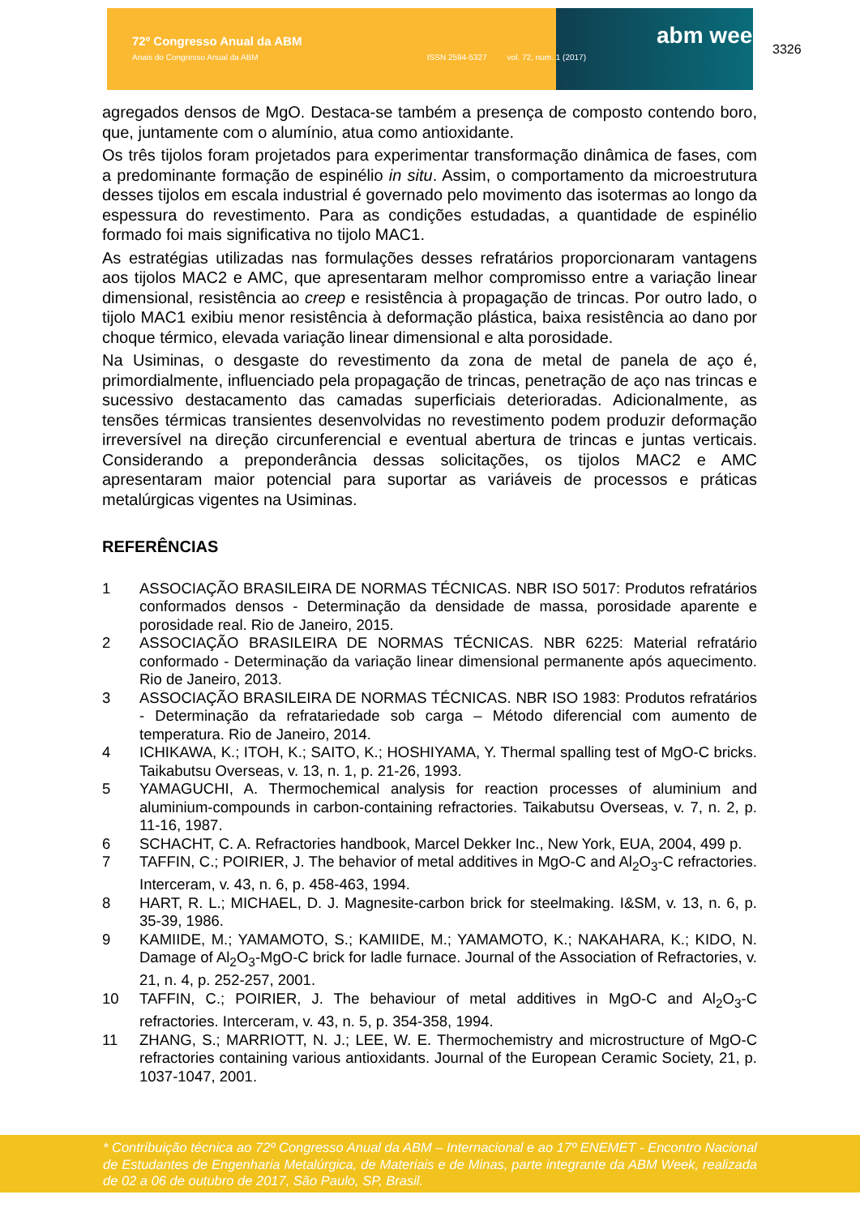72º Congresso Anual da ABM
Anais do Congresso Anual da ABM ISSN 2594-5327 vol. 72, num. 1 (2017)
abm week 3326
agregados densos de MgO. Destaca-se também a presença de composto contendo boro, que, juntamente com o alumínio, atua como antioxidante.
Os três tijolos foram projetados para experimentar transformação dinâmica de fases, com a predominante formação de espinélio in situ. Assim, o comportamento da microestrutura desses tijolos em escala industrial é governado pelo movimento das isotermas ao longo da espessura do revestimento. Para as condições estudadas, a quantidade de espinélio formado foi mais significativa no tijolo MAC1.
As estratégias utilizadas nas formulações desses refratários proporcionaram vantagens aos tijolos MAC2 e AMC, que apresentaram melhor compromisso entre a variação linear dimensional, resistência ao creep e resistência à propagação de trincas. Por outro lado, o tijolo MAC1 exibiu menor resistência à deformação plástica, baixa resistência ao dano por choque térmico, elevada variação linear dimensional e alta porosidade.
Na Usiminas, o desgaste do revestimento da zona de metal de panela de aço é, primordialmente, influenciado pela propagação de trincas, penetração de aço nas trincas e sucessivo destacamento das camadas superficiais deterioradas. Adicionalmente, as tensões térmicas transientes desenvolvidas no revestimento podem produzir deformação irreversível na direção circunferencial e eventual abertura de trincas e juntas verticais. Considerando a preponderância dessas solicitações, os tijolos MAC2 e AMC apresentaram maior potencial para suportar as variáveis de processos e práticas metalúrgicas vigentes na Usiminas.
REFERÊNCIAS
1 ASSOCIAÇÃO BRASILEIRA DE NORMAS TÉCNICAS. NBR ISO 5017: Produtos refratários conformados densos - Determinação da densidade de massa, porosidade aparente e porosidade real. Rio de Janeiro, 2015.
2 ASSOCIAÇÃO BRASILEIRA DE NORMAS TÉCNICAS. NBR 6225: Material refratário conformado - Determinação da variação linear dimensional permanente após aquecimento. Rio de Janeiro, 2013.
3 ASSOCIAÇÃO BRASILEIRA DE NORMAS TÉCNICAS. NBR ISO 1983: Produtos refratários - Determinação da refratariedade sob carga – Método diferencial com aumento de temperatura. Rio de Janeiro, 2014.
4 ICHIKAWA, K.; ITOH, K.; SAITO, K.; HOSHIYAMA, Y. Thermal spalling test of MgO-C bricks. Taikabutsu Overseas, v. 13, n. 1, p. 21-26, 1993.
5 YAMAGUCHI, A. Thermochemical analysis for reaction processes of aluminium and aluminium-compounds in carbon-containing refractories. Taikabutsu Overseas, v. 7, n. 2, p. 11-16, 1987.
6 SCHACHT, C. A. Refractories handbook, Marcel Dekker Inc., New York, EUA, 2004, 499 p.
7 TAFFIN, C.; POIRIER, J. The behavior of metal additives in MgO-C and Al<sub>2</sub>O<sub>3</sub>-C refractories. Interceram, v. 43, n. 6, p. 458-463, 1994.
8 HART, R. L.; MICHAEL, D. J. Magnesite-carbon brick for steelmaking. I&SM, v. 13, n. 6, p. 35-39, 1986.
9 KAMIIDE, M.; YAMAMOTO, S.; KAMIIDE, M.; YAMAMOTO, K.; NAKAHARA, K.; KIDO, N. Damage of Al<sub>2</sub>O<sub>3</sub>-MgO-C brick for ladle furnace. Journal of the Association of Refractories, v. 21, n. 4, p. 252-257, 2001.
10 TAFFIN, C.; POIRIER, J. The behaviour of metal additives in MgO-C and Al<sub>2</sub>O<sub>3</sub>-C refractories. Interceram, v. 43, n. 5, p. 354-358, 1994.
11 ZHANG, S.; MARRIOTT, N. J.; LEE, W. E. Thermochemistry and microstructure of MgO-C refractories containing various antioxidants. Journal of the European Ceramic Society, 21, p. 1037-1047, 2001.
* Contribuição técnica ao 72º Congresso Anual da ABM – Internacional e ao 17º ENEMET - Encontro Nacional de Estudantes de Engenharia Metalúrgica, de Materiais e de Minas, parte integrante da ABM Week, realizada de 02 a 06 de outubro de 2017, São Paulo, SP, Brasil.